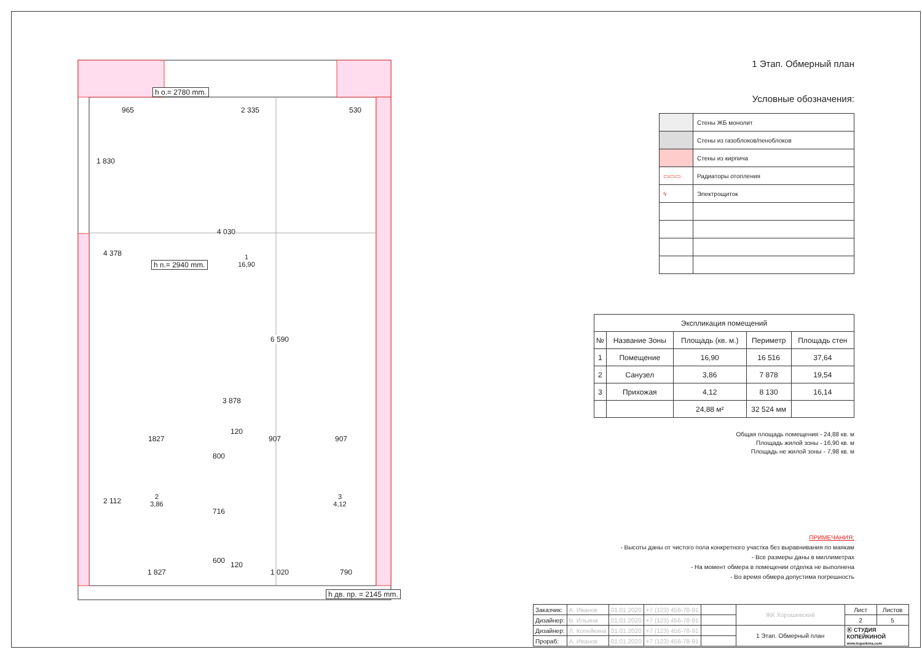h о.= 2780 mm.
965 2 335 530
4 030
h п.= 2940 mm.
1
16,90
6 590
3 878
1827
120
907 907
800
2
3,86
3
4,12
2 112
716
600 120
1 827 1 020 790
h дв. пр. = 2145 mm.
1 830
4 378
1 Этап. Обмерный план
Условные обозначения:
| | Стены ЖБ монолит |
| | Стены из газоблоков/пеноблоков |
| | Стены из кирпича |
| ▭▭▭ | Радиаторы отопления |
| ϟ | Электрощиток |
| Экспликация помещений | | | | |
| --- | --- | --- | --- | --- |
| № | Название Зоны | Площадь (кв. м.) | Периметр | Площадь стен |
| 1 | Помещение | 16,90 | 16 516 | 37,64 |
| 2 | Санузел | 3,86 | 7 878 | 19,54 |
| 3 | Прихожая | 4,12 | 8 130 | 16,14 |
| | | 24,88 м² | 32 524 мм | |
Общая площадь помещения - 24,88 кв. м
Площадь жилой зоны - 16,90 кв. м
Площадь не жилой зоны - 7,98 кв. м
ПРИМЕЧАНИЯ:
- Высоты даны от чистого пола конкретного участка без выравнивания по маякам
- Все размеры даны в миллиметрах
- На момент обмера в помещении отделка не выполнена
- Во время обмера допустима погрешность
| Заказчик: | А. Иванов | 01.01.2020 | +7 (123) 456-78-91 | | ЖК Хорошевский | Лист | Листов |
| Дизайнер: | В. Ильина | 01.01.2020 | +7 (123) 456-78-91 | | | 2 | 5 |
| Дизайнер: | Л. Копейкина | 01.01.2020 | +7 (123) 456-78-91 | | 1 Этап. Обмерный план | Ⓚ СТУДИЯ КОПЕЙКИНОЙ www.kopeikina.com | |
| Прораб: | А. Иванов | 01.01.2020 | +7 (123) 456-78-91 | | | | |